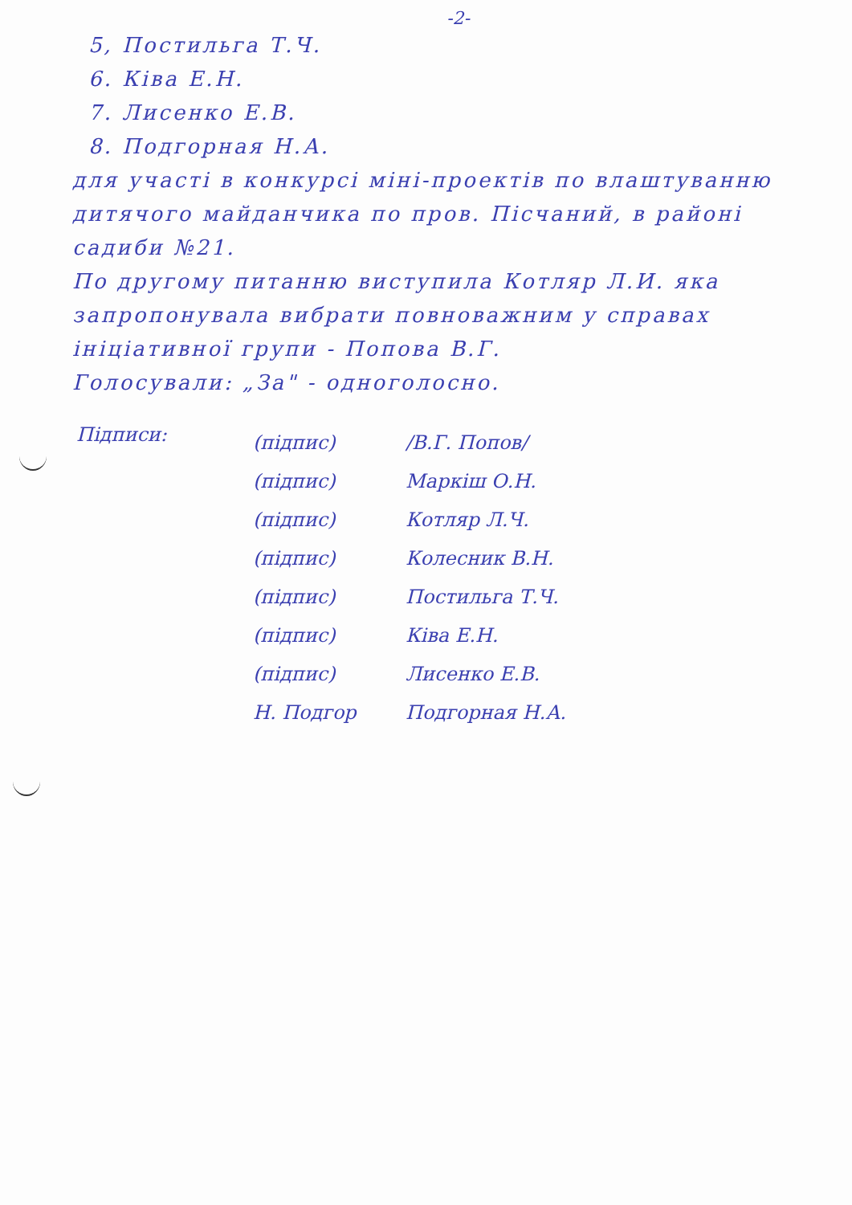-2-
5, Постильга Т.Ч.
6. Ківа Е.Н.
7. Лисенко Е.В.
8. Подгорная Н.А.
для участі в конкурсі міні-проектів по влаштуванню дитячого майданчика по пров. Пісчаний, в районі садиби №21.
По другому питанню виступила Котляр Л.И. яка запропонувала вибрати повноважним у справах ініціативної групи - Попова В.Г.
Голосували: „За" - одноголосно.
Підписи:
(підпис)
(підпис)
(підпис)
(підпис)
(підпис)
(підпис)
(підпис)
Н. Подгор
/В.Г. Попов/
Маркіш О.Н.
Котляр Л.Ч.
Колесник В.Н.
Постильга Т.Ч.
Ківа Е.Н.
Лисенко Е.В.
Подгорная Н.А.